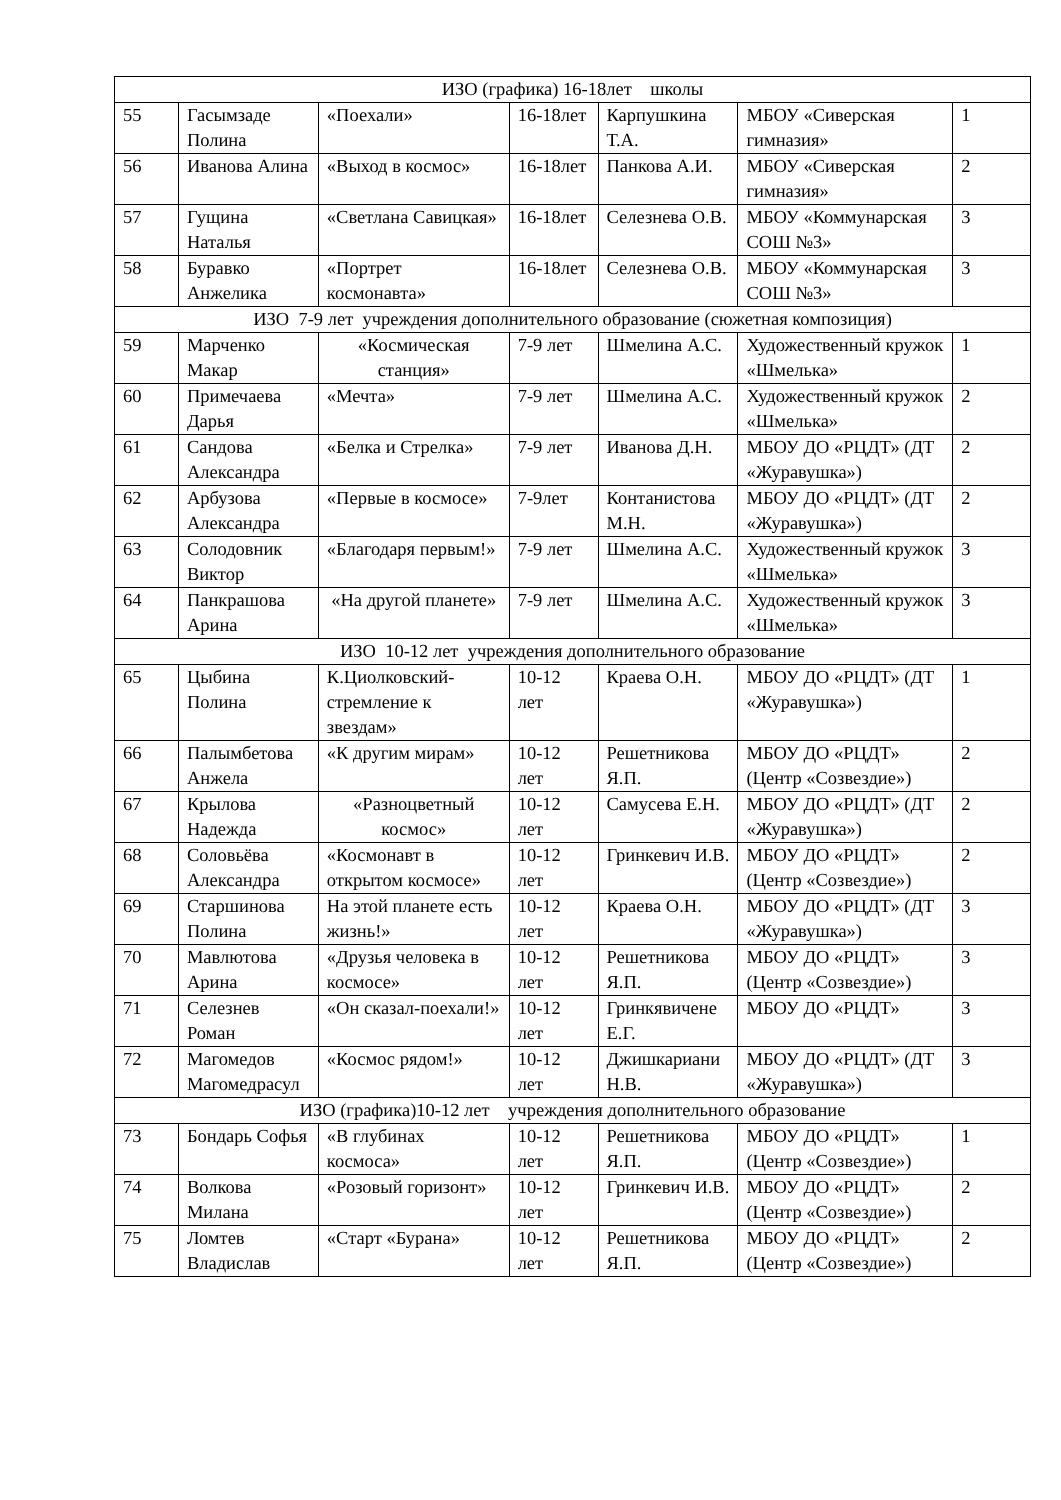| ИЗО (графика) 16-18лет школы | | | | | | |
| 55 | Гасымзаде Полина | «Поехали» | 16-18лет | Карпушкина Т.А. | МБОУ «Сиверская гимназия» | 1 |
| 56 | Иванова Алина | «Выход в космос» | 16-18лет | Панкова А.И. | МБОУ «Сиверская гимназия» | 2 |
| 57 | Гущина Наталья | «Светлана Савицкая» | 16-18лет | Селезнева О.В. | МБОУ «Коммунарская СОШ №3» | 3 |
| 58 | Буравко Анжелика | «Портрет космонавта» | 16-18лет | Селезнева О.В. | МБОУ «Коммунарская СОШ №3» | 3 |
| ИЗО 7-9 лет учреждения дополнительного образование (сюжетная композиция) | | | | | | |
| 59 | Марченко Макар | «Космическая станция» | 7-9 лет | Шмелина А.С. | Художественный кружок «Шмелька» | 1 |
| 60 | Примечаева Дарья | «Мечта» | 7-9 лет | Шмелина А.С. | Художественный кружок «Шмелька» | 2 |
| 61 | Сандова Александра | «Белка и Стрелка» | 7-9 лет | Иванова Д.Н. | МБОУ ДО «РЦДТ» (ДТ «Журавушка») | 2 |
| 62 | Арбузова Александра | «Первые в космосе» | 7-9лет | Контанистова М.Н. | МБОУ ДО «РЦДТ» (ДТ «Журавушка») | 2 |
| 63 | Солодовник Виктор | «Благодаря первым!» | 7-9 лет | Шмелина А.С. | Художественный кружок «Шмелька» | 3 |
| 64 | Панкрашова Арина | «На другой планете» | 7-9 лет | Шмелина А.С. | Художественный кружок «Шмелька» | 3 |
| ИЗО 10-12 лет учреждения дополнительного образование | | | | | | |
| 65 | Цыбина Полина | К.Циолковский-стремление к звездам» | 10-12 лет | Краева О.Н. | МБОУ ДО «РЦДТ» (ДТ «Журавушка») | 1 |
| 66 | Палымбетова Анжела | «К другим мирам» | 10-12 лет | Решетникова Я.П. | МБОУ ДО «РЦДТ» (Центр «Созвездие») | 2 |
| 67 | Крылова Надежда | «Разноцветный космос» | 10-12 лет | Самусева Е.Н. | МБОУ ДО «РЦДТ» (ДТ «Журавушка») | 2 |
| 68 | Соловьёва Александра | «Космонавт в открытом космосе» | 10-12 лет | Гринкевич И.В. | МБОУ ДО «РЦДТ» (Центр «Созвездие») | 2 |
| 69 | Старшинова Полина | На этой планете есть жизнь!» | 10-12 лет | Краева О.Н. | МБОУ ДО «РЦДТ» (ДТ «Журавушка») | 3 |
| 70 | Мавлютова Арина | «Друзья человека в космосе» | 10-12 лет | Решетникова Я.П. | МБОУ ДО «РЦДТ» (Центр «Созвездие») | 3 |
| 71 | Селезнев Роман | «Он сказал-поехали!» | 10-12 лет | Гринкявичене Е.Г. | МБОУ ДО «РЦДТ» | 3 |
| 72 | Магомедов Магомедрасул | «Космос рядом!» | 10-12 лет | Джишкариани Н.В. | МБОУ ДО «РЦДТ» (ДТ «Журавушка») | 3 |
| ИЗО (графика)10-12 лет учреждения дополнительного образование | | | | | | |
| 73 | Бондарь Софья | «В глубинах космоса» | 10-12 лет | Решетникова Я.П. | МБОУ ДО «РЦДТ» (Центр «Созвездие») | 1 |
| 74 | Волкова Милана | «Розовый горизонт» | 10-12 лет | Гринкевич И.В. | МБОУ ДО «РЦДТ» (Центр «Созвездие») | 2 |
| 75 | Ломтев Владислав | «Старт «Бурана» | 10-12 лет | Решетникова Я.П. | МБОУ ДО «РЦДТ» (Центр «Созвездие») | 2 |